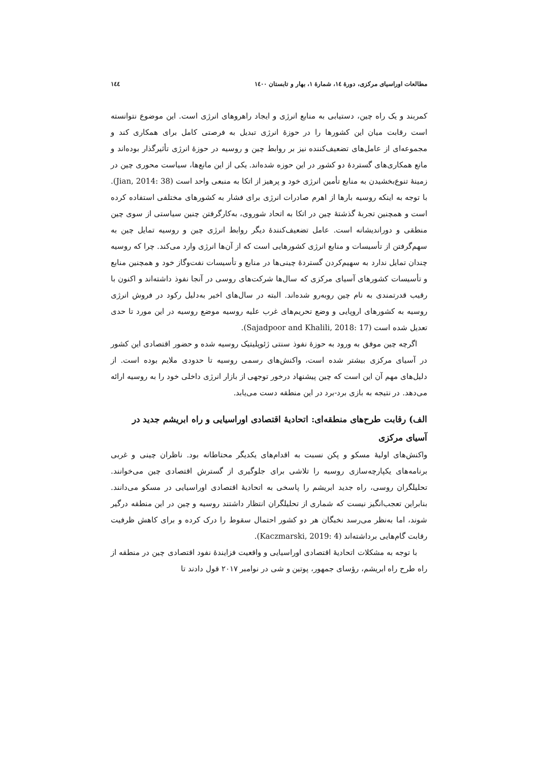مطالعات اوراسیای مرکزی، دورهٔ ۱٤، شمارهٔ ۱، بهار و تابستان ۱٤۰۰ ۱٤٤
کمربند و یک راه چین، دستیابی به منابع انرژی و ایجاد راهروهای انرژی است. این موضوع نتوانسته است رقابت میان این کشورها را در حوزهٔ انرژی تبدیل به فرصتی کامل برای همکاری کند و مجموعه‌ای از عامل‌های تضعیف‌کننده نیز بر روابط چین و روسیه در حوزهٔ انرژی تأثیرگذار بوده‌اند و مانع همکاری‌های گستردهٔ دو کشور در این حوزه شده‌اند. یکی از این مانع‌ها، سیاست محوری چین در زمینهٔ تنوع‌بخشیدن به منابع تأمین انرژی خود و پرهیز از اتکا به منبعی واحد است (Jian, 2014: 38). با توجه به اینکه روسیه بارها از اهرم صادرات انرژی برای فشار به کشورهای مختلفی استفاده کرده است و همچنین تجربهٔ گذشتهٔ چین در اتکا به اتحاد شوروی، به‌کارگرفتن چنین سیاستی از سوی چین منطقی و دوراندیشانه است. عامل تضعیف‌کنندهٔ دیگر روابط انرژی چین و روسیه تمایل چین به سهم‌گرفتن از تأسیسات و منابع انرژی کشورهایی است که از آن‌ها انرژی وارد می‌کند. چرا که روسیه چندان تمایل ندارد به سهیم‌کردن گستردهٔ چینی‌ها در منابع و تأسیسات نفت‌وگاز خود و همچنین منابع و تأسیسات کشورهای آسیای مرکزی که سال‌ها شرکت‌های روسی در آنجا نفوذ داشته‌اند و اکنون با رقیب قدرتمندی به نام چین روبه‌رو شده‌اند. البته در سال‌های اخیر به‌دلیل رکود در فروش انرژی روسیه به کشورهای اروپایی و وضع تحریم‌های غرب علیه روسیه موضع روسیه در این مورد تا حدی تعدیل شده است (Sajadpoor and Khalili, 2018: 17).
اگرچه چین موفق به ورود به حوزهٔ نفوذ سنتی ژئوپلیتیک روسیه شده و حضور اقتصادی این کشور در آسیای مرکزی بیشتر شده است، واکنش‌های رسمی روسیه تا حدودی ملایم بوده است. از دلیل‌های مهم آن این است که چین پیشنهاد درخور توجهی از بازار انرژی داخلی خود را به روسیه ارائه می‌دهد. در نتیجه به بازی برد-برد در این منطقه دست می‌یابد.
الف) رقابت طرح‌های منطقه‌ای: اتحادیهٔ اقتصادی اوراسیایی و راه ابریشم جدید در آسیای مرکزی
واکنش‌های اولیهٔ مسکو و پکن نسبت به اقدام‌های یکدیگر محتاطانه بود. ناظران چینی و غربی برنامه‌های یکپارچه‌سازی روسیه را تلاشی برای جلوگیری از گسترش اقتصادی چین می‌خوانند. تحلیلگران روسی، راه جدید ابریشم را پاسخی به اتحادیهٔ اقتصادی اوراسیایی در مسکو می‌دانند. بنابراین تعجب‌انگیز نیست که شماری از تحلیلگران انتظار داشتند روسیه و چین در این منطقه درگیر شوند، اما به‌نظر می‌رسد نخبگان هر دو کشور احتمال سقوط را درک کرده و برای کاهش ظرفیت رقابت گام‌هایی برداشته‌اند (Kaczmarski, 2019: 4).
با توجه به مشکلات اتحادیهٔ اقتصادی اوراسیایی و واقعیت فزایندهٔ نفود اقتصادی چین در منطقه از راه طرح راه ابریشم، رؤسای جمهور، پوتین و شی در نوامبر ۲۰۱۷ قول دادند تا